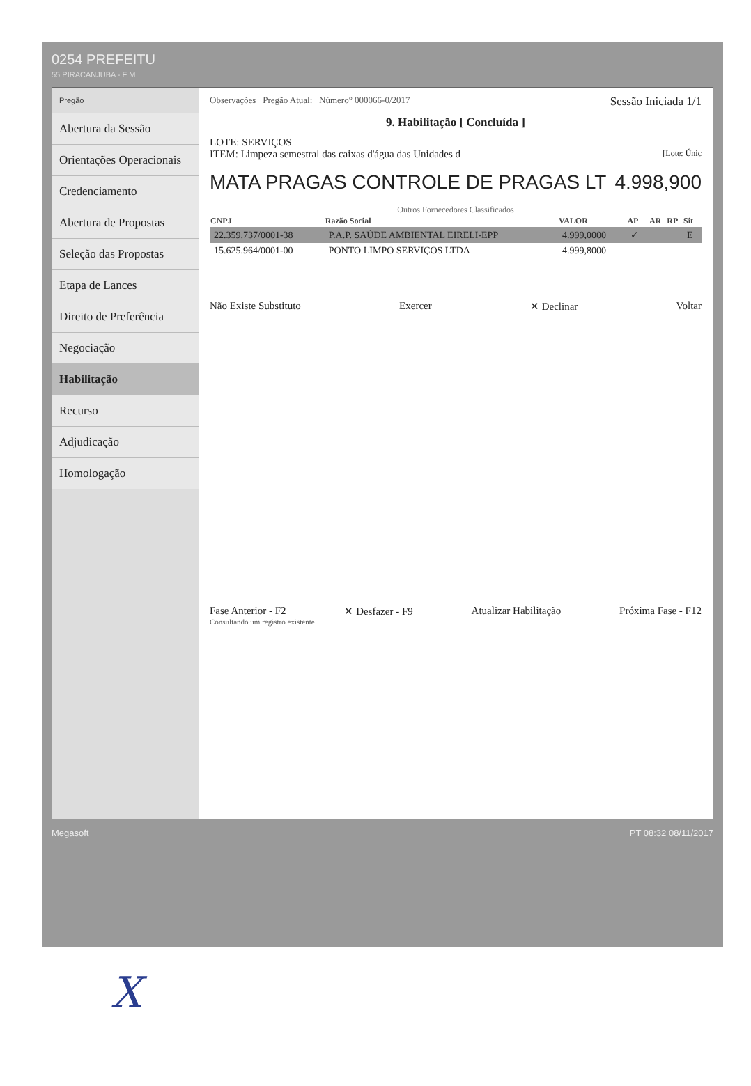0254 PREFEITU
55 PIRACANJUBA - F M
Pregão
Abertura da Sessão
Orientações Operacionais
Credenciamento
Abertura de Propostas
Seleção das Propostas
Etapa de Lances
Direito de Preferência
Negociação
Habilitação
Recurso
Adjudicação
Homologação
Observações Pregão Atual: Número° 000066-0/2017 Sessão Iniciada 1/1
9. Habilitação [ Concluída ]
LOTE: SERVIÇOS
ITEM: Limpeza semestral das caixas d'água das Unidades d [Lote: Únic
MATA PRAGAS CONTROLE DE PRAGAS LT 4.998,900
Outros Fornecedores Classificados
| CNPJ | Razão Social | VALOR | AP | AR | RP | Sit |
| --- | --- | --- | --- | --- | --- | --- |
| 22.359.737/0001-38 | P.A.P. SAÚDE AMBIENTAL EIRELI-EPP | 4.999,0000 | ✓ | | | E |
| 15.625.964/0001-00 | PONTO LIMPO SERVIÇOS LTDA | 4.999,8000 | | | | |
Não Existe Substituto Exercer ✕ Declinar Voltar
Fase Anterior - F2 ✕ Desfazer - F9 Atualizar Habilitação Próxima Fase - F12
Consultando um registro existente
Megasoft PT 08:32 08/11/2017
X